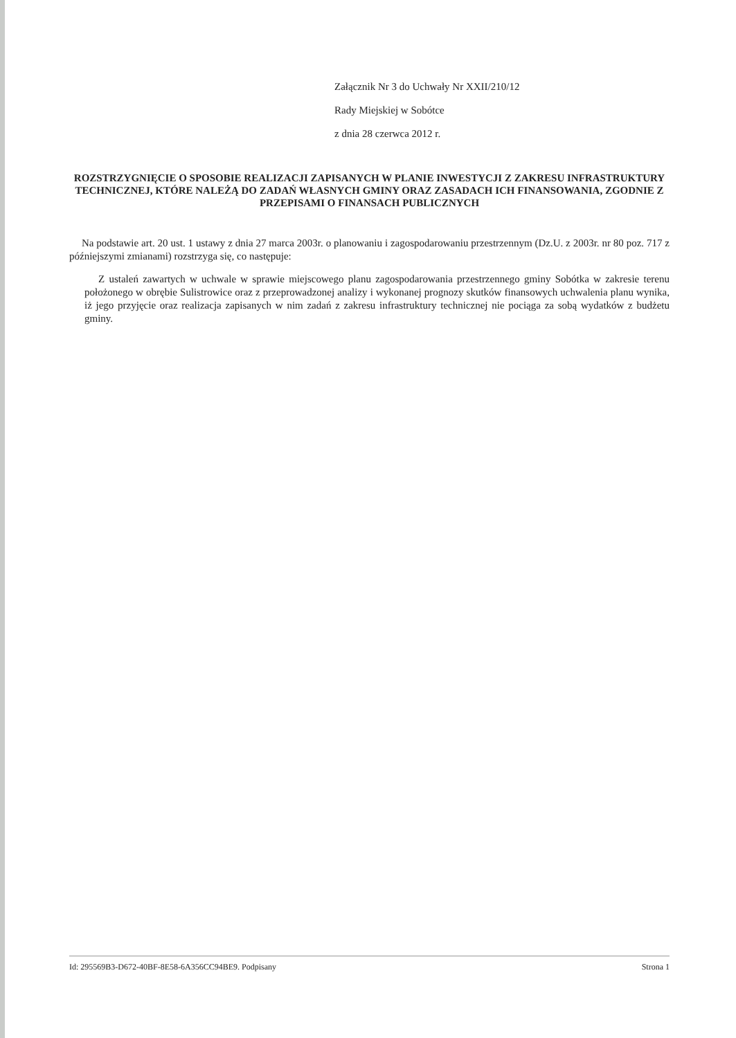Załącznik Nr 3 do Uchwały Nr XXII/210/12
Rady Miejskiej w Sobótce
z dnia 28 czerwca 2012 r.
ROZSTRZYGNIĘCIE O SPOSOBIE REALIZACJI ZAPISANYCH W PLANIE INWESTYCJI Z ZAKRESU INFRASTRUKTURY TECHNICZNEJ, KTÓRE NALEŻĄ DO ZADAŃ WŁASNYCH GMINY ORAZ ZASADACH ICH FINANSOWANIA, ZGODNIE Z PRZEPISAMI O FINANSACH PUBLICZNYCH
Na podstawie art. 20 ust. 1 ustawy z dnia 27 marca 2003r. o planowaniu i zagospodarowaniu przestrzennym (Dz.U. z 2003r. nr 80 poz. 717 z późniejszymi zmianami) rozstrzyga się, co następuje:
Z ustaleń zawartych w uchwale w sprawie miejscowego planu zagospodarowania przestrzennego gminy Sobótka w zakresie terenu położonego w obrębie Sulistrowice oraz z przeprowadzonej analizy i wykonanej prognozy skutków finansowych uchwalenia planu wynika, iż jego przyjęcie oraz realizacja zapisanych w nim zadań z zakresu infrastruktury technicznej nie pociąga za sobą wydatków z budżetu gminy.
Id: 295569B3-D672-40BF-8E58-6A356CC94BE9. Podpisany Strona 1